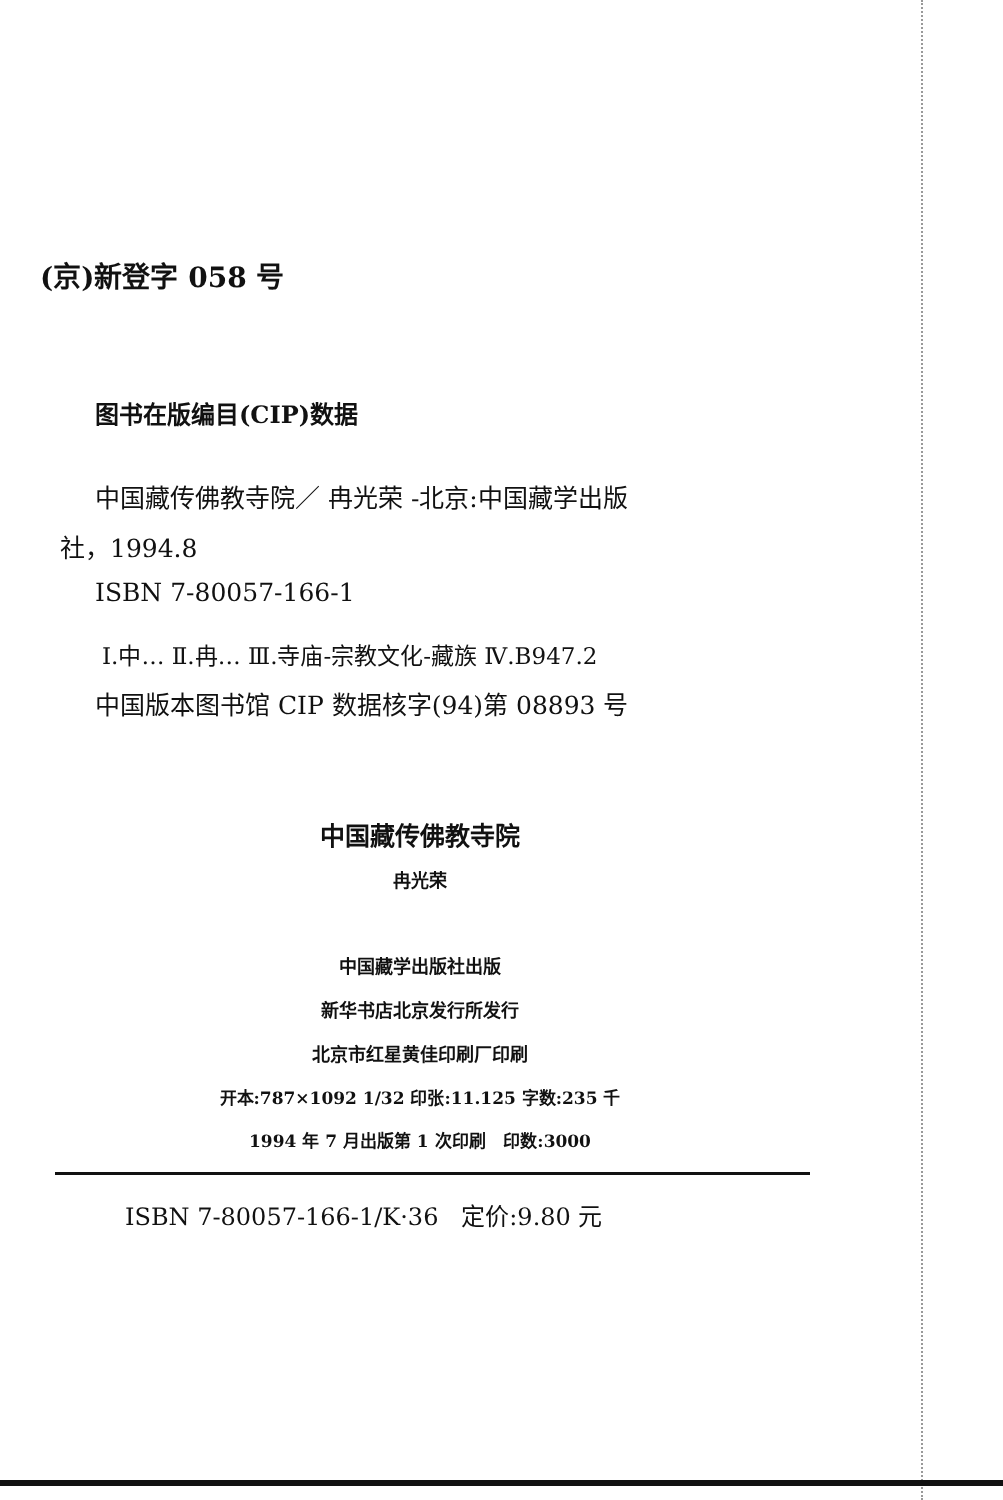(京)新登字 058 号
图书在版编目(CIP)数据
中国藏传佛教寺院／ 冉光荣 -北京:中国藏学出版
社，1994.8
ISBN 7-80057-166-1
Ⅰ.中… Ⅱ.冉… Ⅲ.寺庙-宗教文化-藏族 Ⅳ.B947.2
中国版本图书馆 CIP 数据核字(94)第 08893 号
中国藏传佛教寺院
冉光荣
中国藏学出版社出版
新华书店北京发行所发行
北京市红星黄佳印刷厂印刷
开本:787×1092 1/32 印张:11.125 字数:235 千
1994 年 7 月出版第 1 次印刷 印数:3000
ISBN 7-80057-166-1/K·36 定价:9.80 元